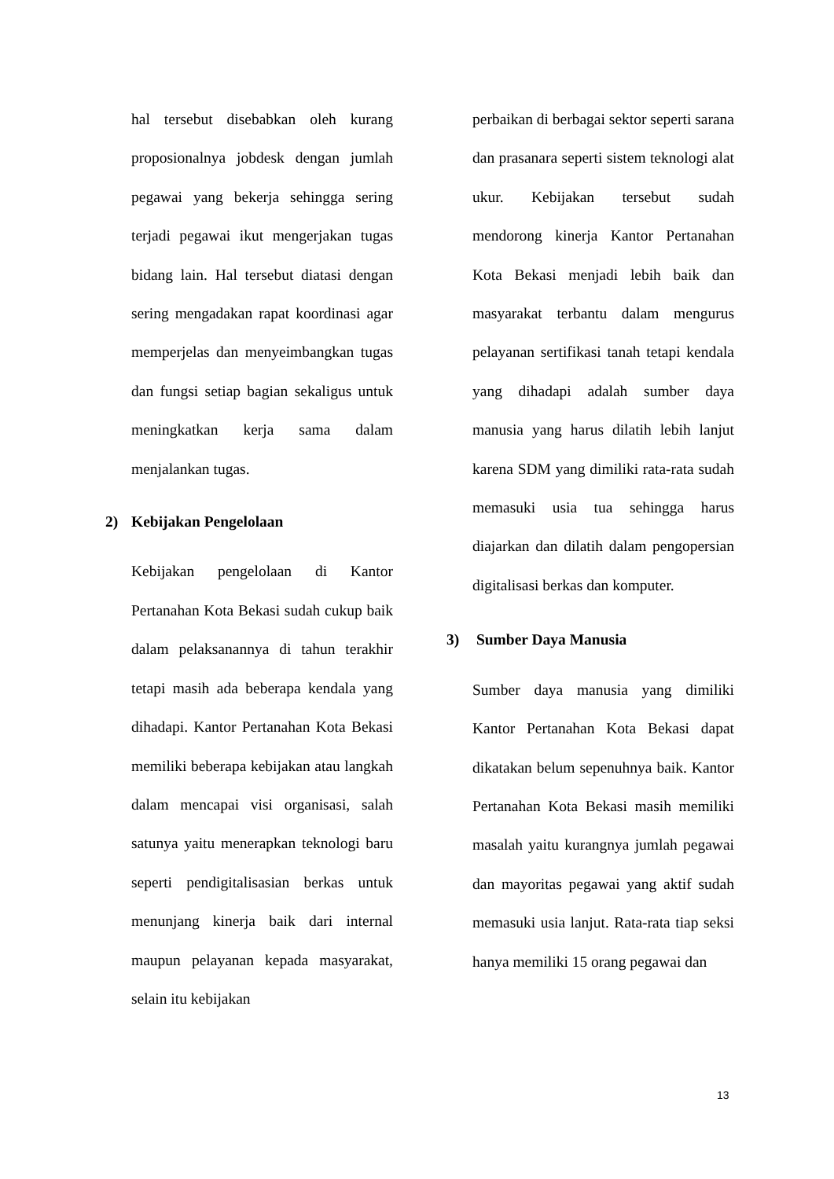hal tersebut disebabkan oleh kurang proposionalnya jobdesk dengan jumlah pegawai yang bekerja sehingga sering terjadi pegawai ikut mengerjakan tugas bidang lain. Hal tersebut diatasi dengan sering mengadakan rapat koordinasi agar memperjelas dan menyeimbangkan tugas dan fungsi setiap bagian sekaligus untuk meningkatkan kerja sama dalam menjalankan tugas.
2) Kebijakan Pengelolaan
Kebijakan pengelolaan di Kantor Pertanahan Kota Bekasi sudah cukup baik dalam pelaksanannya di tahun terakhir tetapi masih ada beberapa kendala yang dihadapi. Kantor Pertanahan Kota Bekasi memiliki beberapa kebijakan atau langkah dalam mencapai visi organisasi, salah satunya yaitu menerapkan teknologi baru seperti pendigitalisasian berkas untuk menunjang kinerja baik dari internal maupun pelayanan kepada masyarakat, selain itu kebijakan
perbaikan di berbagai sektor seperti sarana dan prasanara seperti sistem teknologi alat ukur. Kebijakan tersebut sudah mendorong kinerja Kantor Pertanahan Kota Bekasi menjadi lebih baik dan masyarakat terbantu dalam mengurus pelayanan sertifikasi tanah tetapi kendala yang dihadapi adalah sumber daya manusia yang harus dilatih lebih lanjut karena SDM yang dimiliki rata-rata sudah memasuki usia tua sehingga harus diajarkan dan dilatih dalam pengopersian digitalisasi berkas dan komputer.
3) Sumber Daya Manusia
Sumber daya manusia yang dimiliki Kantor Pertanahan Kota Bekasi dapat dikatakan belum sepenuhnya baik. Kantor Pertanahan Kota Bekasi masih memiliki masalah yaitu kurangnya jumlah pegawai dan mayoritas pegawai yang aktif sudah memasuki usia lanjut. Rata-rata tiap seksi hanya memiliki 15 orang pegawai dan
13